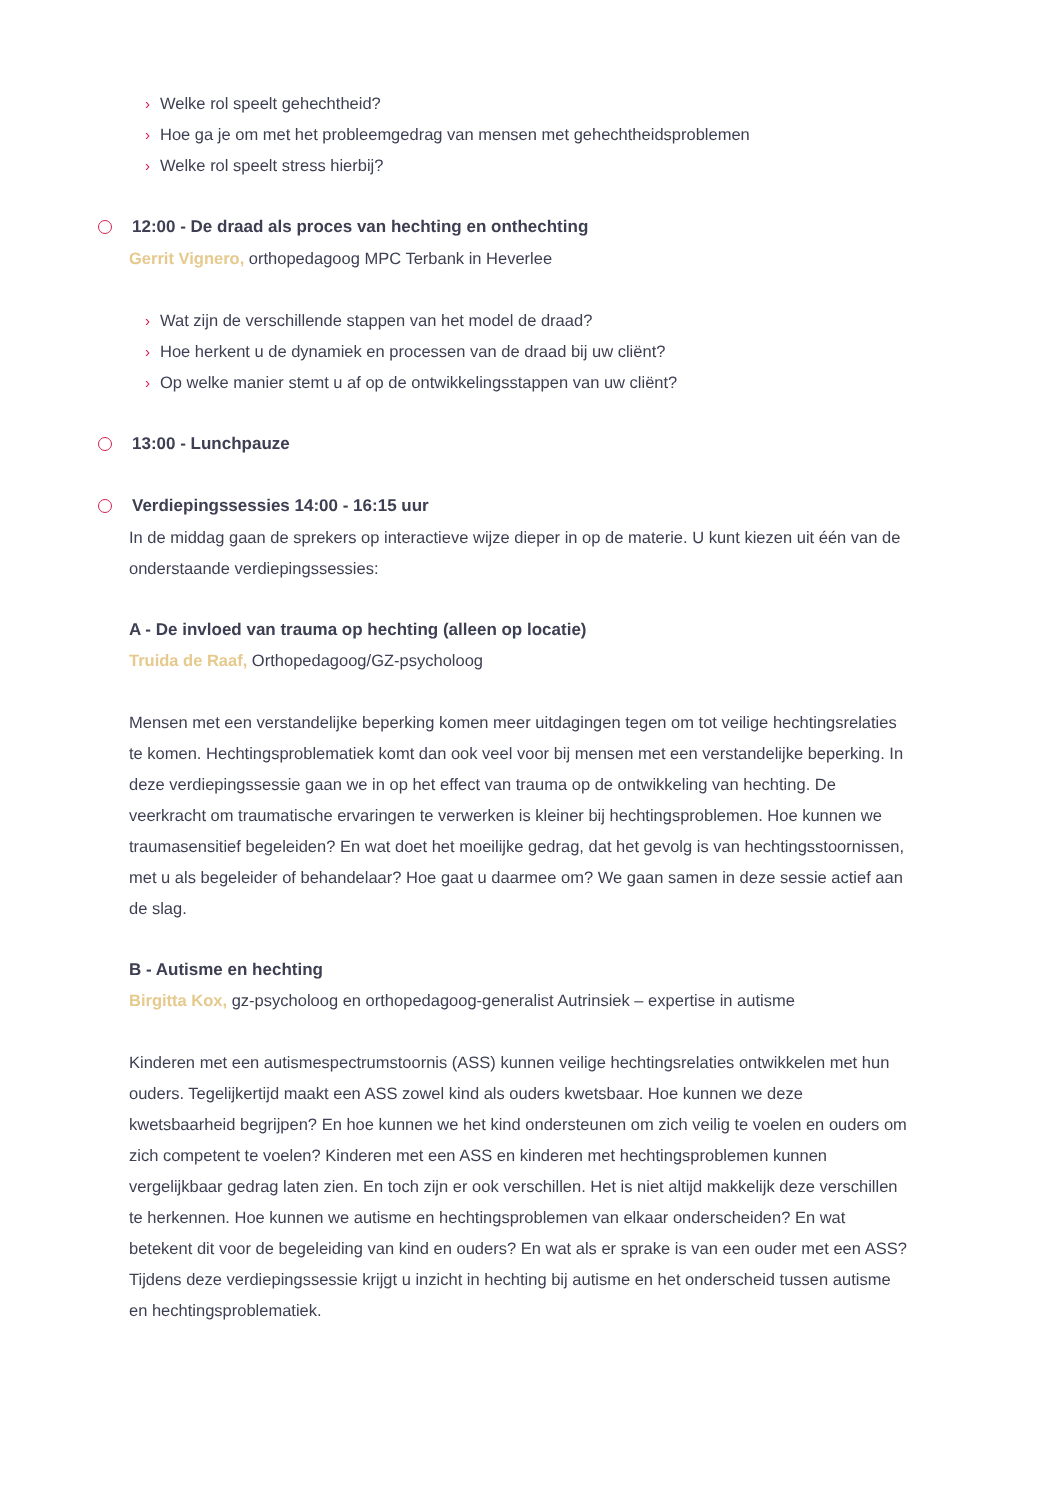› Welke rol speelt gehechtheid?
› Hoe ga je om met het probleemgedrag van mensen met gehechtheidsproblemen
› Welke rol speelt stress hierbij?
12:00 - De draad als proces van hechting en onthechting
Gerrit Vignero, orthopedagoog MPC Terbank in Heverlee
› Wat zijn de verschillende stappen van het model de draad?
› Hoe herkent u de dynamiek en processen van de draad bij uw cliënt?
› Op welke manier stemt u af op de ontwikkelingsstappen van uw cliënt?
13:00 - Lunchpauze
Verdiepingssessies 14:00 - 16:15 uur
In de middag gaan de sprekers op interactieve wijze dieper in op de materie. U kunt kiezen uit één van de onderstaande verdiepingssessies:
A - De invloed van trauma op hechting (alleen op locatie)
Truida de Raaf, Orthopedagoog/GZ-psycholoog
Mensen met een verstandelijke beperking komen meer uitdagingen tegen om tot veilige hechtingsrelaties te komen. Hechtingsproblematiek komt dan ook veel voor bij mensen met een verstandelijke beperking. In deze verdiepingssessie gaan we in op het effect van trauma op de ontwikkeling van hechting. De veerkracht om traumatische ervaringen te verwerken is kleiner bij hechtingsproblemen. Hoe kunnen we traumasensitief begeleiden? En wat doet het moeilijke gedrag, dat het gevolg is van hechtingsstoornissen, met u als begeleider of behandelaar? Hoe gaat u daarmee om? We gaan samen in deze sessie actief aan de slag.
B - Autisme en hechting
Birgitta Kox, gz-psycholoog en orthopedagoog-generalist Autrinsiek – expertise in autisme
Kinderen met een autismespectrumstoornis (ASS) kunnen veilige hechtingsrelaties ontwikkelen met hun ouders. Tegelijkertijd maakt een ASS zowel kind als ouders kwetsbaar. Hoe kunnen we deze kwetsbaarheid begrijpen? En hoe kunnen we het kind ondersteunen om zich veilig te voelen en ouders om zich competent te voelen? Kinderen met een ASS en kinderen met hechtingsproblemen kunnen vergelijkbaar gedrag laten zien. En toch zijn er ook verschillen. Het is niet altijd makkelijk deze verschillen te herkennen. Hoe kunnen we autisme en hechtingsproblemen van elkaar onderscheiden? En wat betekent dit voor de begeleiding van kind en ouders? En wat als er sprake is van een ouder met een ASS? Tijdens deze verdiepingssessie krijgt u inzicht in hechting bij autisme en het onderscheid tussen autisme en hechtingsproblematiek.